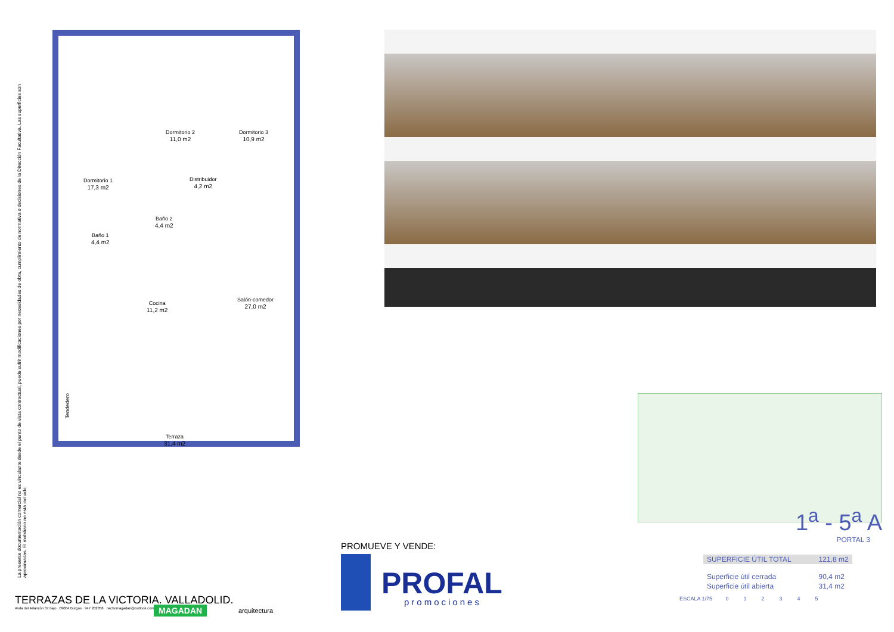La presente documentación comercial no es vinculante desde el punto de vista contractual, puede sufrir modificaciones por necesidades de obra, cumplimiento de normativa o decisiones de la Dirección Facultativa. Las superficies son aproximadas. El mobiliario no está incluido.
Dormitorio 2
11,0 m2
Dormitorio 3
10,9 m2
Dormitorio 1
17,3 m2
Distribuidor
4,2 m2
Baño 2
4,4 m2
Baño 1
4,4 m2
Cocina
11,2 m2
Salón-comedor
27,0 m2
Tendedero
Terraza
31,4 m2
1<sup>a</sup> - 5<sup>a</sup> A
PORTAL 3
| SUPERFICIE ÚTIL TOTAL | 121,8 m2 |
| Superficie útil cerrada | 90,4 m2 |
| Superficie útil abierta | 31,4 m2 |
ESCALA 1/75 0 1 2 3 4 5
TERRAZAS DE LA VICTORIA. VALLADOLID.
Avda del Arlanzón 37 bajo 09004 Burgos 947 202858 nachomagadan@outlook.com
MAGADAN arquitectura
PROMUEVE Y VENDE:
PROFAL
promociones